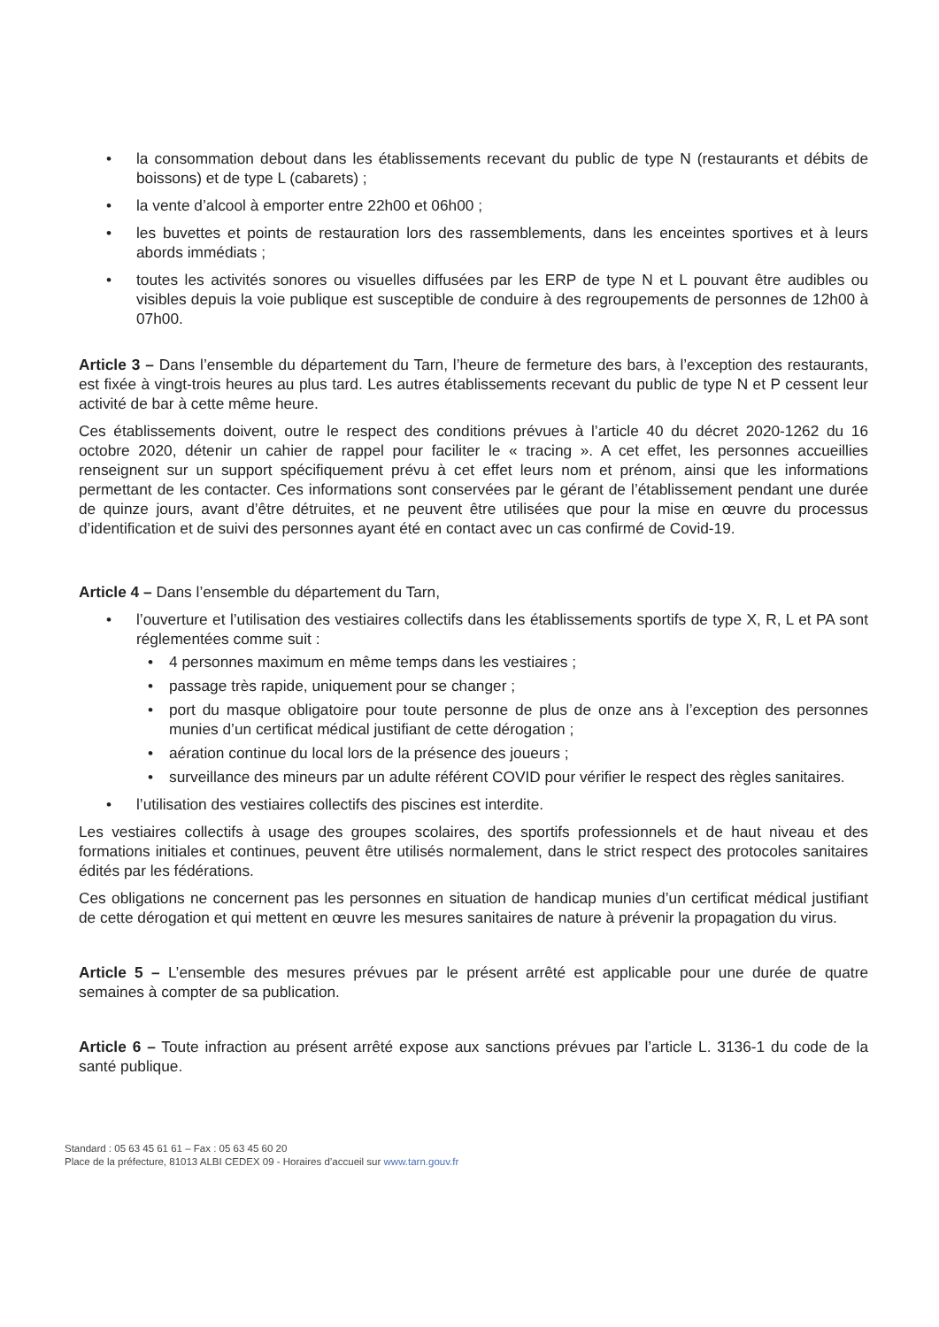• la consommation debout dans les établissements recevant du public de type N (restaurants et débits de boissons) et de type L (cabarets) ;
• la vente d’alcool à emporter entre 22h00 et 06h00 ;
• les buvettes et points de restauration lors des rassemblements, dans les enceintes sportives et à leurs abords immédiats ;
• toutes les activités sonores ou visuelles diffusées par les ERP de type N et L pouvant être audibles ou visibles depuis la voie publique est susceptible de conduire à des regroupements de personnes de 12h00 à 07h00.
Article 3 – Dans l’ensemble du département du Tarn, l’heure de fermeture des bars, à l’exception des restaurants, est fixée à vingt-trois heures au plus tard. Les autres établissements recevant du public de type N et P cessent leur activité de bar à cette même heure.
Ces établissements doivent, outre le respect des conditions prévues à l’article 40 du décret 2020-1262 du 16 octobre 2020, détenir un cahier de rappel pour faciliter le « tracing ». A cet effet, les personnes accueillies renseignent sur un support spécifiquement prévu à cet effet leurs nom et prénom, ainsi que les informations permettant de les contacter. Ces informations sont conservées par le gérant de l’établissement pendant une durée de quinze jours, avant d’être détruites, et ne peuvent être utilisées que pour la mise en œuvre du processus d’identification et de suivi des personnes ayant été en contact avec un cas confirmé de Covid-19.
Article 4 – Dans l’ensemble du département du Tarn,
• l’ouverture et l’utilisation des vestiaires collectifs dans les établissements sportifs de type X, R, L et PA sont réglementées comme suit :
• 4 personnes maximum en même temps dans les vestiaires ;
• passage très rapide, uniquement pour se changer ;
• port du masque obligatoire pour toute personne de plus de onze ans à l’exception des personnes munies d’un certificat médical justifiant de cette dérogation ;
• aération continue du local lors de la présence des joueurs ;
• surveillance des mineurs par un adulte référent COVID pour vérifier le respect des règles sanitaires.
• l’utilisation des vestiaires collectifs des piscines est interdite.
Les vestiaires collectifs à usage des groupes scolaires, des sportifs professionnels et de haut niveau et des formations initiales et continues, peuvent être utilisés normalement, dans le strict respect des protocoles sanitaires édités par les fédérations.
Ces obligations ne concernent pas les personnes en situation de handicap munies d’un certificat médical justifiant de cette dérogation et qui mettent en œuvre les mesures sanitaires de nature à prévenir la propagation du virus.
Article 5 – L’ensemble des mesures prévues par le présent arrêté est applicable pour une durée de quatre semaines à compter de sa publication.
Article 6 – Toute infraction au présent arrêté expose aux sanctions prévues par l’article L. 3136-1 du code de la santé publique.
Standard : 05 63 45 61 61 – Fax : 05 63 45 60 20
Place de la préfecture, 81013 ALBI CEDEX 09 - Horaires d’accueil sur www.tarn.gouv.fr